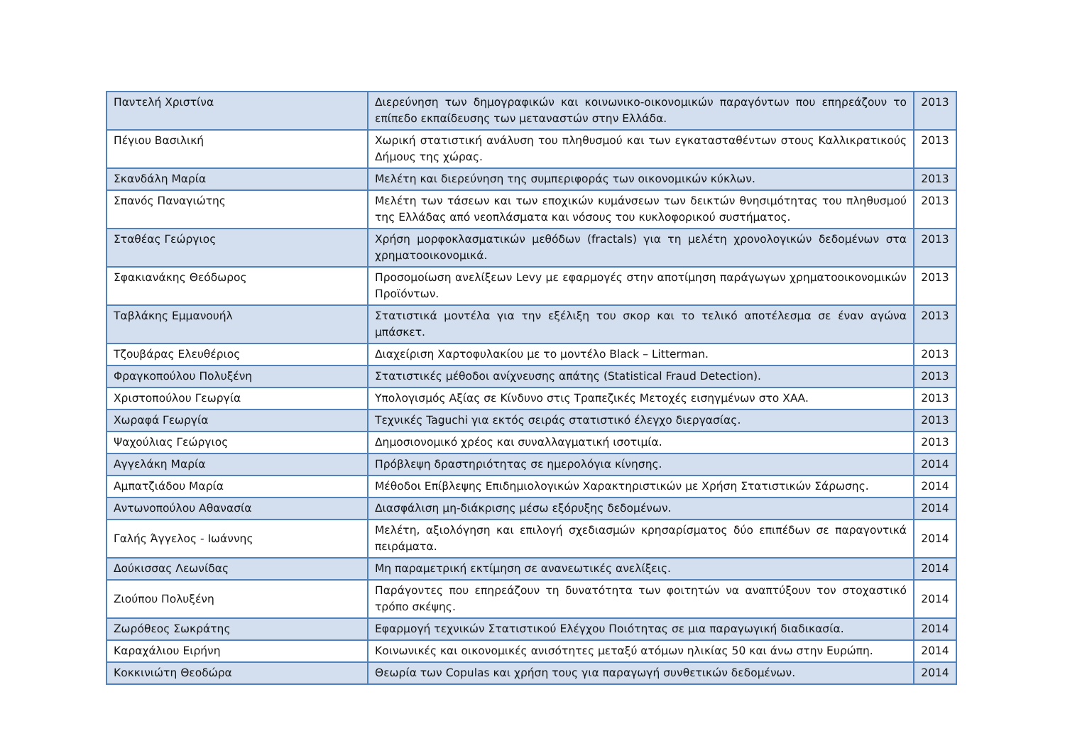| Παντελή Χριστίνα | Διερεύνηση των δημογραφικών και κοινωνικο-οικονομικών παραγόντων που επηρεάζουν το επίπεδο εκπαίδευσης των μεταναστών στην Ελλάδα. | 2013 |
| Πέγιου Βασιλική | Χωρική στατιστική ανάλυση του πληθυσμού και των εγκατασταθέντων στους Καλλικρατικούς Δήμους της χώρας. | 2013 |
| Σκανδάλη Μαρία | Μελέτη και διερεύνηση της συμπεριφοράς των οικονομικών κύκλων. | 2013 |
| Σπανός Παναγιώτης | Μελέτη των τάσεων και των εποχικών κυμάνσεων των δεικτών θνησιμότητας του πληθυσμού της Ελλάδας από νεοπλάσματα και νόσους του κυκλοφορικού συστήματος. | 2013 |
| Σταθέας Γεώργιος | Χρήση μορφοκλασματικών μεθόδων (fractals) για τη μελέτη χρονολογικών δεδομένων στα χρηματοοικονομικά. | 2013 |
| Σφακιανάκης Θεόδωρος | Προσομοίωση ανελίξεων Levy με εφαρμογές στην αποτίμηση παράγωγων χρηματοοικονομικών Προϊόντων. | 2013 |
| Ταβλάκης Εμμανουήλ | Στατιστικά μοντέλα για την εξέλιξη του σκορ και το τελικό αποτέλεσμα σε έναν αγώνα μπάσκετ. | 2013 |
| Τζουβάρας Ελευθέριος | Διαχείριση Χαρτοφυλακίου με το μοντέλο Black – Litterman. | 2013 |
| Φραγκοπούλου Πολυξένη | Στατιστικές μέθοδοι ανίχνευσης απάτης (Statistical Fraud Detection). | 2013 |
| Χριστοπούλου Γεωργία | Υπολογισμός Αξίας σε Κίνδυνο στις Τραπεζικές Μετοχές εισηγμένων στο ΧΑΑ. | 2013 |
| Χωραφά Γεωργία | Τεχνικές Taguchi για εκτός σειράς στατιστικό έλεγχο διεργασίας. | 2013 |
| Ψαχούλιας Γεώργιος | Δημοσιονομικό χρέος και συναλλαγματική ισοτιμία. | 2013 |
| Αγγελάκη Μαρία | Πρόβλεψη δραστηριότητας σε ημερολόγια κίνησης. | 2014 |
| Αμπατζιάδου Μαρία | Μέθοδοι Επίβλεψης Επιδημιολογικών Χαρακτηριστικών με Χρήση Στατιστικών Σάρωσης. | 2014 |
| Αντωνοπούλου Αθανασία | Διασφάλιση μη-διάκρισης μέσω εξόρυξης δεδομένων. | 2014 |
| Γαλής Άγγελος - Ιωάννης | Μελέτη, αξιολόγηση και επιλογή σχεδιασμών κρησαρίσματος δύο επιπέδων σε παραγοντικά πειράματα. | 2014 |
| Δούκισσας Λεωνίδας | Μη παραμετρική εκτίμηση σε ανανεωτικές ανελίξεις. | 2014 |
| Ζιούπου Πολυξένη | Παράγοντες που επηρεάζουν τη δυνατότητα των φοιτητών να αναπτύξουν τον στοχαστικό τρόπο σκέψης. | 2014 |
| Ζωρόθεος Σωκράτης | Εφαρμογή τεχνικών Στατιστικού Ελέγχου Ποιότητας σε μια παραγωγική διαδικασία. | 2014 |
| Καραχάλιου Ειρήνη | Κοινωνικές και οικονομικές ανισότητες μεταξύ ατόμων ηλικίας 50 και άνω στην Ευρώπη. | 2014 |
| Κοκκινιώτη Θεοδώρα | Θεωρία των Copulas και χρήση τους για παραγωγή συνθετικών δεδομένων. | 2014 |